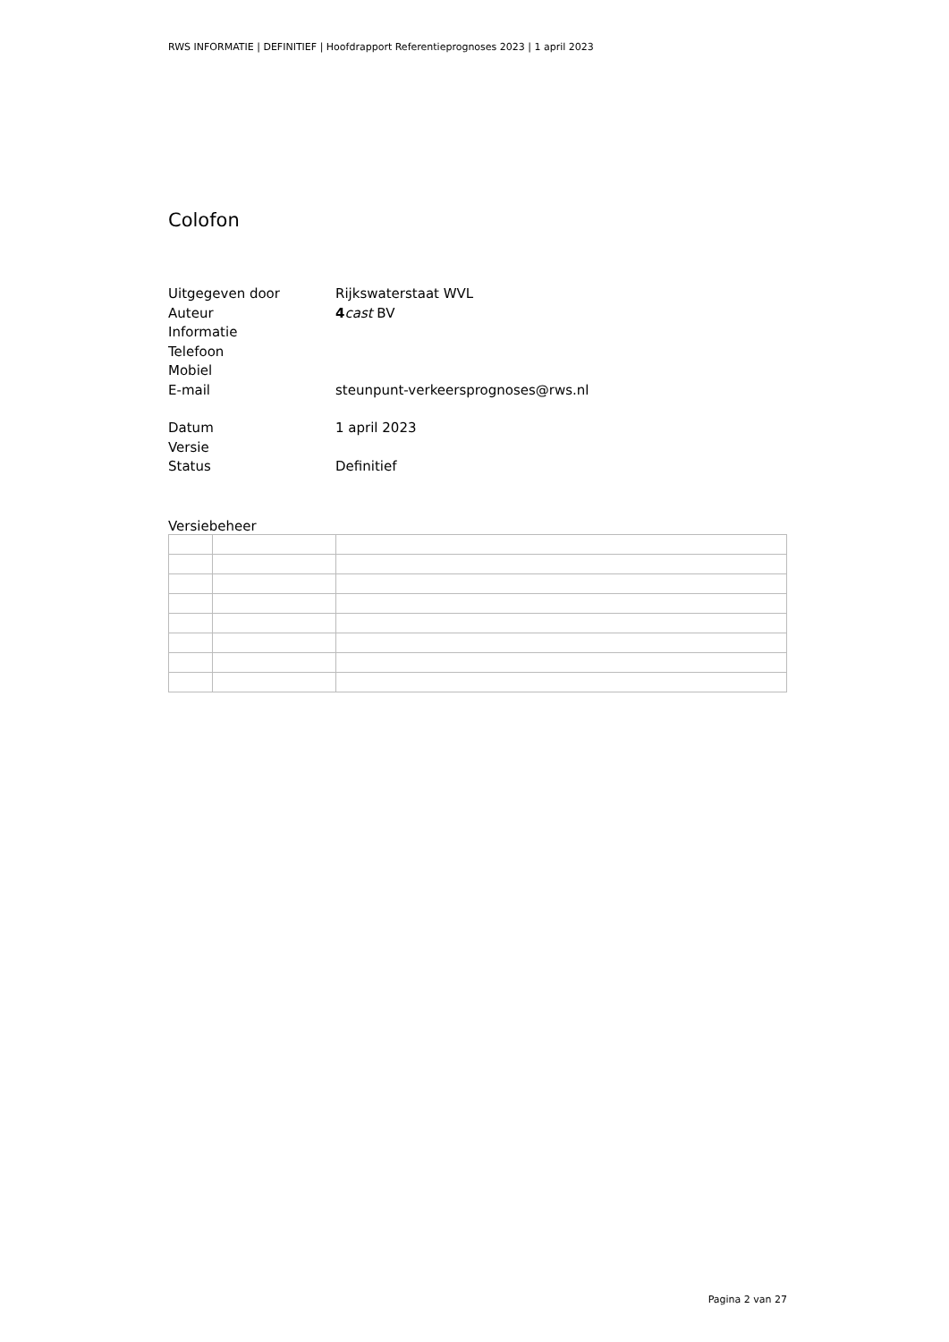RWS INFORMATIE | DEFINITIEF | Hoofdrapport Referentieprognoses 2023 | 1 april 2023
Colofon
Uitgegeven door Rijkswaterstaat WVL
Auteur 4 cast BV
Informatie
Telefoon
Mobiel
E-mail steunpunt-verkeersprognoses@rws.nl
Datum 1 april 2023
Versie
Status Definitief
Versiebeheer
Pagina 2 van 27